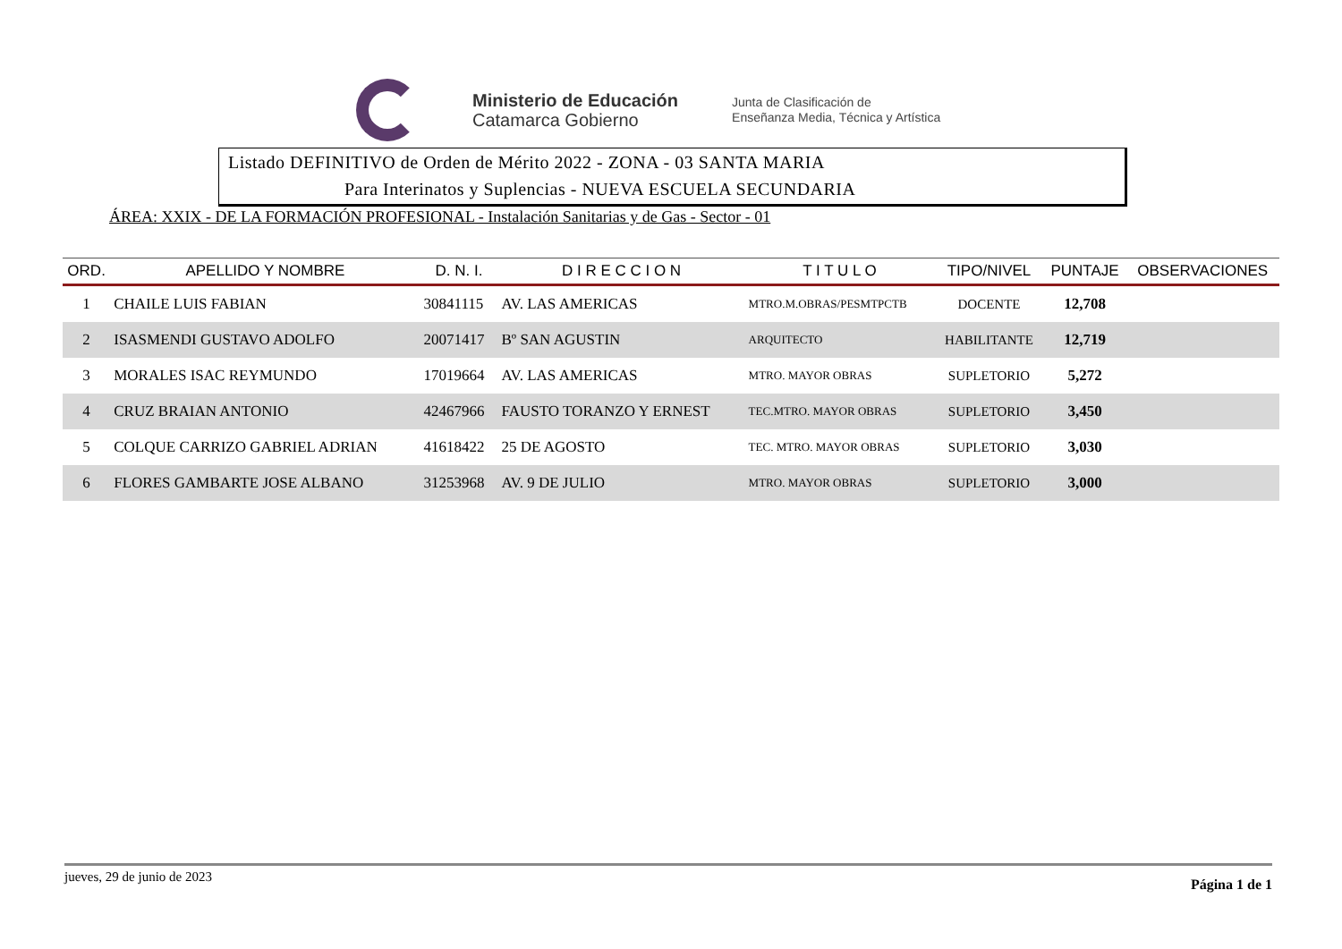Ministerio de Educación
Catamarca Gobierno
Junta de Clasificación de
Enseñanza Media, Técnica y Artística
Listado DEFINITIVO de Orden de Mérito 2022 - ZONA - 03 SANTA MARIA
Para Interinatos y Suplencias - NUEVA ESCUELA SECUNDARIA
ÁREA: XXIX - DE LA FORMACIÓN PROFESIONAL - Instalación Sanitarias y de Gas - Sector - 01
| ORD. | APELLIDO Y NOMBRE | D. N. I. | D I R E C C I O N | T I T U L O | TIPO/NIVEL | PUNTAJE | OBSERVACIONES |
| --- | --- | --- | --- | --- | --- | --- | --- |
| 1 | CHAILE LUIS FABIAN | 30841115 | AV. LAS AMERICAS | MTRO.M.OBRAS/PESMTPCTB | DOCENTE | 12,708 | |
| 2 | ISASMENDI GUSTAVO ADOLFO | 20071417 | Bº SAN AGUSTIN | ARQUITECTO | HABILITANTE | 12,719 | |
| 3 | MORALES ISAC REYMUNDO | 17019664 | AV. LAS AMERICAS | MTRO. MAYOR OBRAS | SUPLETORIO | 5,272 | |
| 4 | CRUZ BRAIAN ANTONIO | 42467966 | FAUSTO TORANZO Y ERNEST | TEC.MTRO. MAYOR OBRAS | SUPLETORIO | 3,450 | |
| 5 | COLQUE CARRIZO GABRIEL ADRIAN | 41618422 | 25 DE AGOSTO | TEC. MTRO. MAYOR OBRAS | SUPLETORIO | 3,030 | |
| 6 | FLORES GAMBARTE JOSE ALBANO | 31253968 | AV. 9 DE JULIO | MTRO. MAYOR OBRAS | SUPLETORIO | 3,000 | |
jueves, 29 de junio de 2023 Página 1 de 1